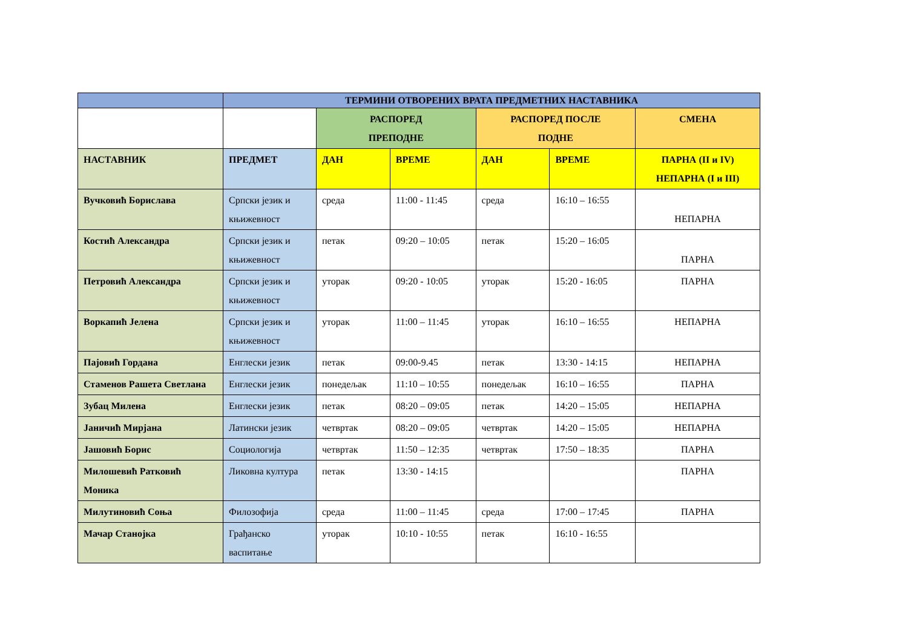| | ТЕРМИНИ ОТВОРЕНИХ ВРАТА ПРЕДМЕТНИХ НАСТАВНИКА | | | | | |
| --- | --- | --- | --- | --- | --- | --- |
| | | РАСПОРЕД ПРЕПОДНЕ | | РАСПОРЕД ПОСЛЕ ПОДНЕ | | СМЕНА |
| НАСТАВНИК | ПРЕДМЕТ | ДАН | ВРЕМЕ | ДАН | ВРЕМЕ | ПАРНА (II и IV) НЕПАРНА (I и III) |
| Вучковић Борислава | Српски језик и књижевност | среда | 11:00 - 11:45 | среда | 16:10 – 16:55 | НЕПАРНА |
| Костић Александра | Српски језик и књижевност | петак | 09:20 – 10:05 | петак | 15:20 – 16:05 | ПАРНА |
| Петровић Александра | Српски језик и књижевност | уторак | 09:20 - 10:05 | уторак | 15:20 - 16:05 | ПАРНА |
| Воркапић Јелена | Српски језик и књижевност | уторак | 11:00 – 11:45 | уторак | 16:10 – 16:55 | НЕПАРНА |
| Пајовић Гордана | Енглески језик | петак | 09:00-9.45 | петак | 13:30 - 14:15 | НЕПАРНА |
| Стаменов Рашета Светлана | Енглески језик | понедељак | 11:10 – 10:55 | понедељак | 16:10 – 16:55 | ПАРНА |
| Зубац Милена | Енглески језик | петак | 08:20 – 09:05 | петак | 14:20 – 15:05 | НЕПАРНА |
| Јаничић Мирјана | Латински језик | четвртак | 08:20 – 09:05 | четвртак | 14:20 – 15:05 | НЕПАРНА |
| Јашовић Борис | Социологија | четвртак | 11:50 – 12:35 | четвртак | 17:50 – 18:35 | ПАРНА |
| Милошевић Ратковић Моника | Ликовна култура | петак | 13:30 - 14:15 | | | ПАРНА |
| Милутиновић Соња | Филозофија | среда | 11:00 – 11:45 | среда | 17:00 – 17:45 | ПАРНА |
| Мачар Станојка | Грађанско васпитање | уторак | 10:10 - 10:55 | петак | 16:10 - 16:55 | |